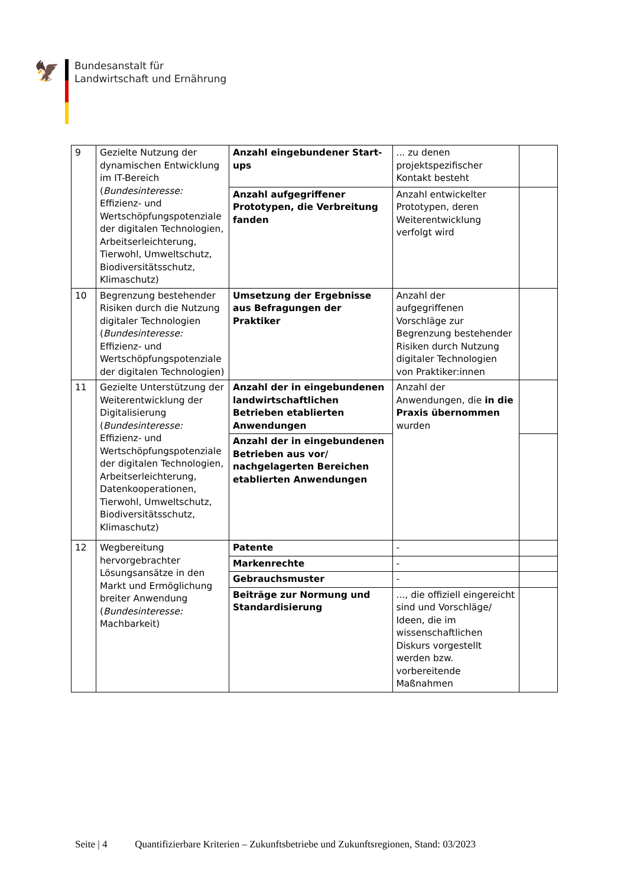🦅
Bundesanstalt für
Landwirtschaft und Ernährung
| 9 | Gezielte Nutzung der dynamischen Entwicklung im IT-Bereich ( Bundesinteresse: Effizienz- und Wertschöpfungspotenziale der digitalen Technologien, Arbeitserleichterung, Tierwohl, Umweltschutz, Biodiversitätsschutz, Klimaschutz) | Anzahl eingebundener Start-ups | ... zu denen projektspezifischer Kontakt besteht | |
| | | Anzahl aufgegriffener Prototypen, die Verbreitung fanden | Anzahl entwickelter Prototypen, deren Weiterentwicklung verfolgt wird | |
| 10 | Begrenzung bestehender Risiken durch die Nutzung digitaler Technologien ( Bundesinteresse: Effizienz- und Wertschöpfungspotenziale der digitalen Technologien) | Umsetzung der Ergebnisse aus Befragungen der Praktiker | Anzahl der aufgegriffenen Vorschläge zur Begrenzung bestehender Risiken durch Nutzung digitaler Technologien von Praktiker:innen | |
| 11 | Gezielte Unterstützung der Weiterentwicklung der Digitalisierung ( Bundesinteresse: Effizienz- und Wertschöpfungspotenziale der digitalen Technologien, Arbeitserleichterung, Datenkooperationen, Tierwohl, Umweltschutz, Biodiversitätsschutz, Klimaschutz) | Anzahl der in eingebundenen landwirtschaftlichen Betrieben etablierten Anwendungen | Anzahl der Anwendungen, die in die Praxis übernommen wurden | |
| | | Anzahl der in eingebundenen Betrieben aus vor/ nachgelagerten Bereichen etablierten Anwendungen | | |
| 12 | Wegbereitung hervorgebrachter Lösungsansätze in den Markt und Ermöglichung breiter Anwendung ( Bundesinteresse: Machbarkeit) | Patente | - | |
| | | Markenrechte | - | |
| | | Gebrauchsmuster | - | |
| | | Beiträge zur Normung und Standardisierung | ..., die offiziell eingereicht sind und Vorschläge/ Ideen, die im wissenschaftlichen Diskurs vorgestellt werden bzw. vorbereitende Maßnahmen | |
Seite | 4 Quantifizierbare Kriterien – Zukunftsbetriebe und Zukunftsregionen, Stand: 03/2023